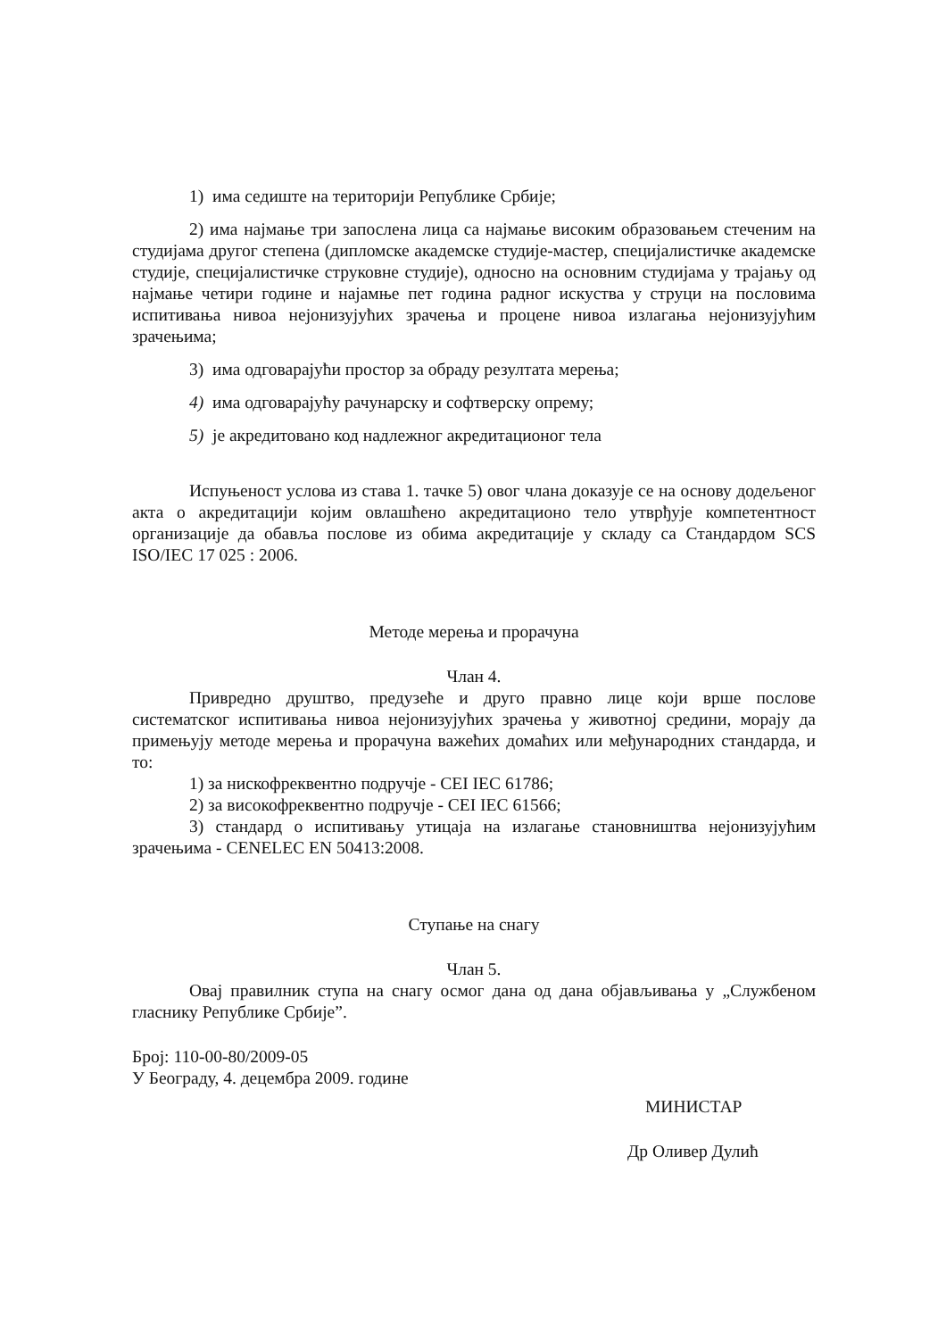1) има седиште на територији Републике Србије;
2) има најмање три запослена лица са најмање високим образовањем стеченим на студијама другог степена (дипломске академске студије-мастер, специјалистичке академске студије, специјалистичке струковне студије), односно на основним студијама у трајању од најмање четири године и најамње пет година радног искуства у струци на пословима испитивања нивоа нејонизујућих зрачења и процене нивоа излагања нејонизујућим зрачењима;
3) има одговарајући простор за обраду резултата мерења;
4) има одговарајућу рачунарску и софтверску опрему;
5) је акредитовано код надлежног акредитационог тела
Испуњеност услова из става 1. тачке 5) овог члана доказује се на основу додељеног акта о акредитацији којим овлашћено акредитационо тело утврђује компетентност организације да обавља послове из обима акредитације у складу са Стандардом SCS ISO/IEC 17 025 : 2006.
Методе мерења и прорачуна
Члан 4.
Привредно друштво, предузеће и друго правно лице који врше послове систематског испитивања нивоа нејонизујућих зрачења у животној средини, морају да примењују методе мерења и прорачуна важећих домаћих или међународних стандарда, и то:
1) за нискофреквентно подручје - CEI IEC 61786;
2) за високофреквентно подручје - CEI IEC 61566;
3) стандард о испитивању утицаја на излагање становништва нејонизујућим зрачењима - CENELEC EN 50413:2008.
Ступање на снагу
Члан 5.
Овај правилник ступа на снагу осмог дана од дана објављивања у „Службеном гласнику Републике Србије”.
Број: 110-00-80/2009-05
У Београду, 4. децембра 2009. године
МИНИСТАР
Др Оливер Дулић